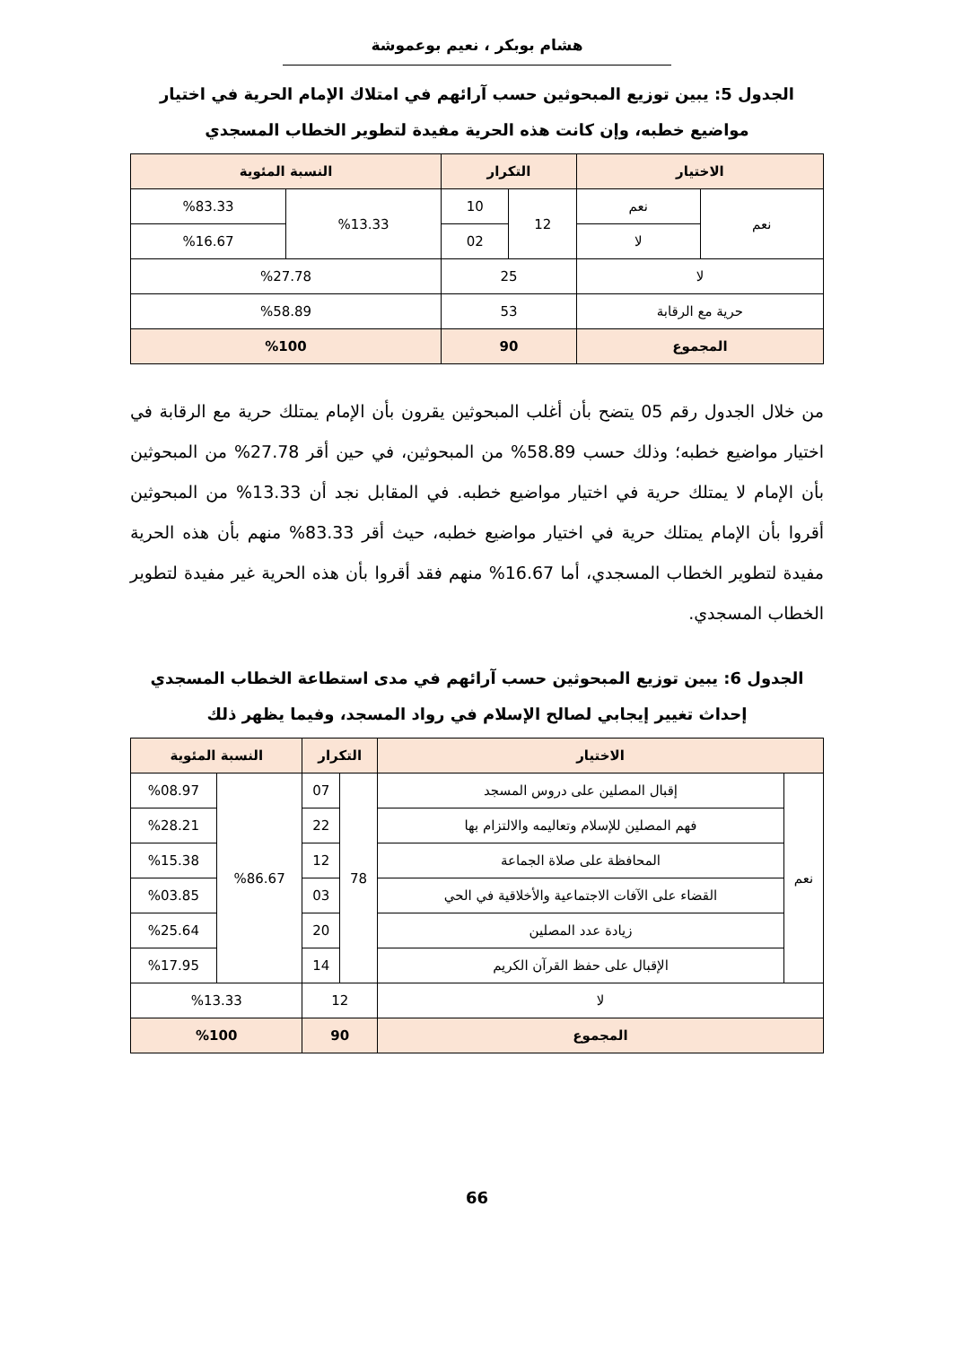هشام بوبكر ، نعيم بوعموشة
الجدول 5: يبين توزيع المبحوثين حسب آرائهم في امتلاك الإمام الحرية في اختيار مواضيع خطبه، وإن كانت هذه الحرية مفيدة لتطوير الخطاب المسجدي
| الاختيار | | التكرار | | النسبة المئوية | |
| --- | --- | --- | --- | --- | --- |
| نعم | نعم | 12 | 10 | %13.33 | %83.33 |
| | لا | | 02 | | %16.67 |
| لا | | 25 | | %27.78 | |
| حرية مع الرقابة | | 53 | | %58.89 | |
| المجموع | | 90 | | %100 | |
من خلال الجدول رقم 05 يتضح بأن أغلب المبحوثين يقرون بأن الإمام يمتلك حرية مع الرقابة في اختيار مواضيع خطبه؛ وذلك حسب 58.89% من المبحوثين، في حين أقر 27.78% من المبحوثين بأن الإمام لا يمتلك حرية في اختيار مواضيع خطبه. في المقابل نجد أن 13.33% من المبحوثين أقروا بأن الإمام يمتلك حرية في اختيار مواضيع خطبه، حيث أقر 83.33% منهم بأن هذه الحرية مفيدة لتطوير الخطاب المسجدي، أما 16.67% منهم فقد أقروا بأن هذه الحرية غير مفيدة لتطوير الخطاب المسجدي.
الجدول 6: يبين توزيع المبحوثين حسب آرائهم في مدى استطاعة الخطاب المسجدي إحداث تغيير إيجابي لصالح الإسلام في رواد المسجد، وفيما يظهر ذلك
| الاختيار | | التكرار | | النسبة المئوية | |
| --- | --- | --- | --- | --- | --- |
| نعم | إقبال المصلين على دروس المسجد | 78 | 07 | %86.67 | %08.97 |
| | فهم المصلين للإسلام وتعاليمه والالتزام بها | | 22 | | %28.21 |
| | المحافظة على صلاة الجماعة | | 12 | | %15.38 |
| | القضاء على الآفات الاجتماعية والأخلاقية في الحي | | 03 | | %03.85 |
| | زيادة عدد المصلين | | 20 | | %25.64 |
| | الإقبال على حفظ القرآن الكريم | | 14 | | %17.95 |
| لا | | 12 | | %13.33 | |
| المجموع | | 90 | | %100 | |
66